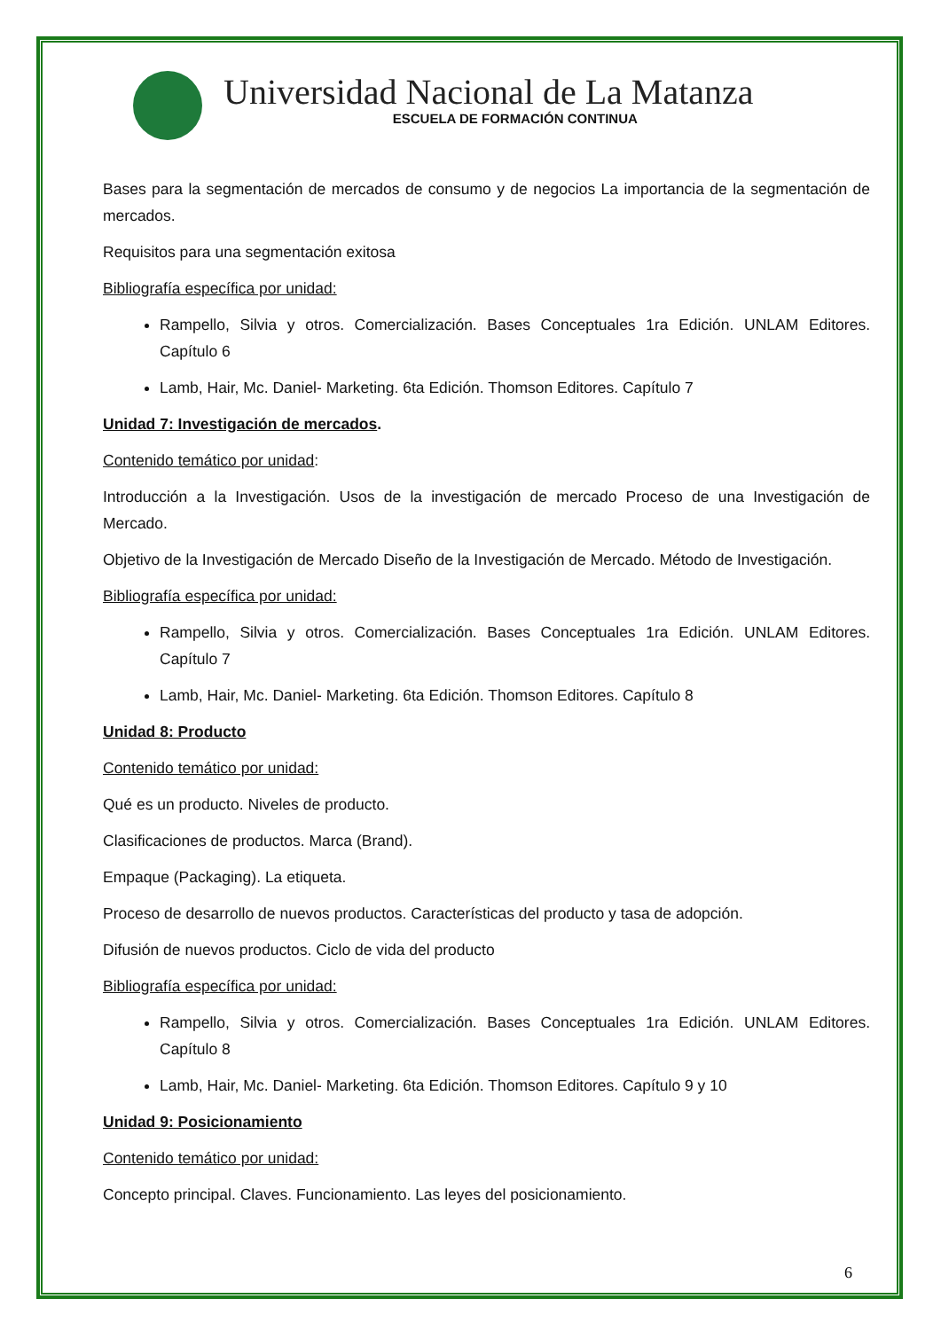Universidad Nacional de La Matanza
ESCUELA DE FORMACIÓN CONTINUA
Bases para la segmentación de mercados de consumo y de negocios La importancia de la segmentación de mercados.
Requisitos para una segmentación exitosa
Bibliografía específica por unidad:
Rampello, Silvia y otros. Comercialización. Bases Conceptuales 1ra Edición. UNLAM Editores. Capítulo 6
Lamb, Hair, Mc. Daniel- Marketing. 6ta Edición. Thomson Editores. Capítulo 7
Unidad 7: Investigación de mercados.
Contenido temático por unidad:
Introducción a la Investigación. Usos de la investigación de mercado Proceso de una Investigación de Mercado.
Objetivo de la Investigación de Mercado Diseño de la Investigación de Mercado. Método de Investigación.
Bibliografía específica por unidad:
Rampello, Silvia y otros. Comercialización. Bases Conceptuales 1ra Edición. UNLAM Editores. Capítulo 7
Lamb, Hair, Mc. Daniel- Marketing. 6ta Edición. Thomson Editores. Capítulo 8
Unidad 8: Producto
Contenido temático por unidad:
Qué es un producto. Niveles de producto.
Clasificaciones de productos. Marca (Brand).
Empaque (Packaging). La etiqueta.
Proceso de desarrollo de nuevos productos. Características del producto y tasa de adopción.
Difusión de nuevos productos. Ciclo de vida del producto
Bibliografía específica por unidad:
Rampello, Silvia y otros. Comercialización. Bases Conceptuales 1ra Edición. UNLAM Editores. Capítulo 8
Lamb, Hair, Mc. Daniel- Marketing. 6ta Edición. Thomson Editores. Capítulo 9 y 10
Unidad 9: Posicionamiento
Contenido temático por unidad:
Concepto principal. Claves. Funcionamiento. Las leyes del posicionamiento.
6